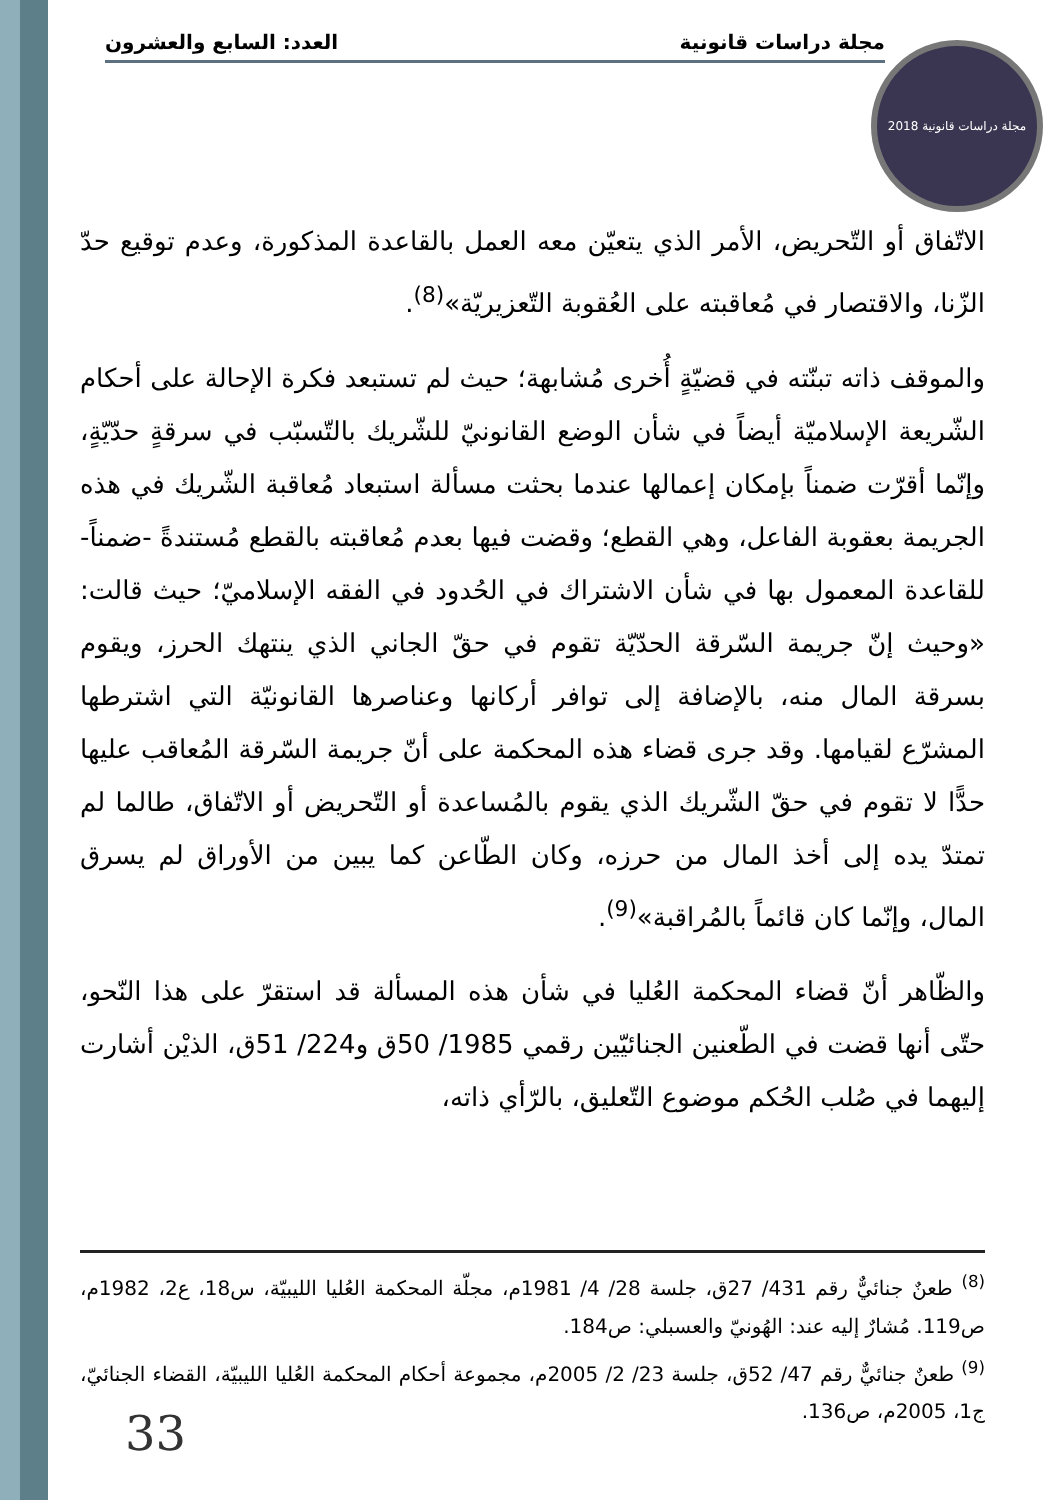مجلة دراسات قانونية العدد: السابع والعشرون
مجلة دراسات قانونية 2018
الاتّفاق أو التّحريض، الأمر الذي يتعيّن معه العمل بالقاعدة المذكورة، وعدم توقيع حدّ الزّنا، والاقتصار في مُعاقبته على العُقوبة التّعزيريّة»<sup>(8)</sup>.
والموقف ذاته تبنّته في قضيّةٍ أُخرى مُشابهة؛ حيث لم تستبعد فكرة الإحالة على أحكام الشّريعة الإسلاميّة أيضاً في شأن الوضع القانونيّ للشّريك بالتّسبّب في سرقةٍ حدّيّةٍ، وإنّما أقرّت ضمناً بإمكان إعمالها عندما بحثت مسألة استبعاد مُعاقبة الشّريك في هذه الجريمة بعقوبة الفاعل، وهي القطع؛ وقضت فيها بعدم مُعاقبته بالقطع مُستندةً -ضمناً- للقاعدة المعمول بها في شأن الاشتراك في الحُدود في الفقه الإسلاميّ؛ حيث قالت: «وحيث إنّ جريمة السّرقة الحدّيّة تقوم في حقّ الجاني الذي ينتهك الحرز، ويقوم بسرقة المال منه، بالإضافة إلى توافر أركانها وعناصرها القانونيّة التي اشترطها المشرّع لقيامها. وقد جرى قضاء هذه المحكمة على أنّ جريمة السّرقة المُعاقب عليها حدًّا لا تقوم في حقّ الشّريك الذي يقوم بالمُساعدة أو التّحريض أو الاتّفاق، طالما لم تمتدّ يده إلى أخذ المال من حرزه، وكان الطّاعن كما يبين من الأوراق لم يسرق المال، وإنّما كان قائماً بالمُراقبة»<sup>(9)</sup>.
والظّاهر أنّ قضاء المحكمة العُليا في شأن هذه المسألة قد استقرّ على هذا النّحو، حتّى أنها قضت في الطّعنين الجنائيّين رقمي 1985/ 50ق و224/ 51ق، الذيْن أشارت إليهما في صُلب الحُكم موضوع التّعليق، بالرّأي ذاته،
<sup>(8)</sup> طعنٌ جنائيٌّ رقم 431/ 27ق، جلسة 28/ 4/ 1981م، مجلّة المحكمة العُليا الليبيّة، س18، ع2، 1982م، ص119. مُشارٌ إليه عند: الهُونيّ والعسبلي: ص184.
<sup>(9)</sup> طعنٌ جنائيٌّ رقم 47/ 52ق، جلسة 23/ 2/ 2005م، مجموعة أحكام المحكمة العُليا الليبيّة، القضاء الجنائيّ، ج1، 2005م، ص136.
33